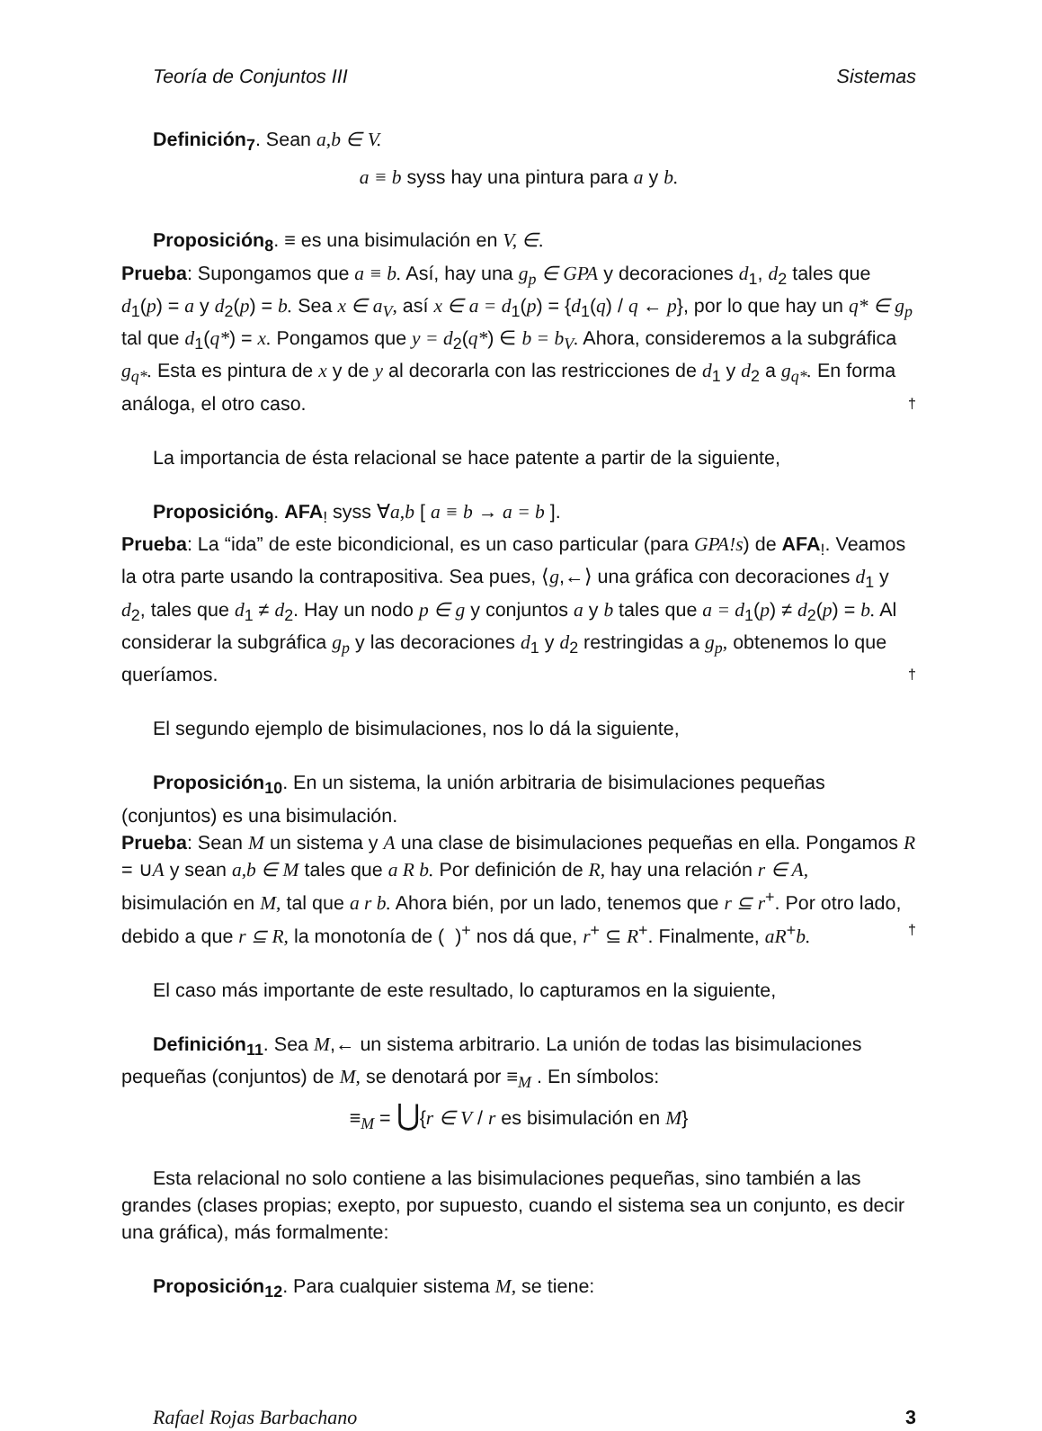Teoría de Conjuntos III Sistemas
Definición<sub>7</sub>. Sean a,b ∈ V.
a ≡ b syss hay una pintura para a y b.
Proposición<sub>8</sub>. ≡ es una bisimulación en V, ∈.
Prueba: Supongamos que a ≡ b. Así, hay una g<sub>p</sub> ∈ GPA y decoraciones d<sub>1</sub>, d<sub>2</sub> tales que d<sub>1</sub>(p) = a y d<sub>2</sub>(p) = b. Sea x ∈ a<sub>V</sub>, así x ∈ a = d<sub>1</sub>(p) = {d<sub>1</sub>(q) / q ← p}, por lo que hay un q* ∈ g<sub>p</sub> tal que d<sub>1</sub>(q*) = x. Pongamos que y = d<sub>2</sub>(q*) ∈ b = b<sub>V</sub>. Ahora, consideremos a la subgráfica g<sub>q*</sub>. Esta es pintura de x y de y al decorarla con las restricciones de d<sub>1</sub> y d<sub>2</sub> a g<sub>q*</sub>. En forma análoga, el otro caso. †
La importancia de ésta relacional se hace patente a partir de la siguiente,
Proposición<sub>9</sub>. AFA<sub>!</sub> syss ∀a,b [ a ≡ b → a = b ].
Prueba: La “ida” de este bicondicional, es un caso particular (para GPA!s) de AFA<sub>!</sub>. Veamos la otra parte usando la contrapositiva. Sea pues, ⟨g,←⟩ una gráfica con decoraciones d<sub>1</sub> y d<sub>2</sub>, tales que d<sub>1</sub> ≠ d<sub>2</sub>. Hay un nodo p ∈ g y conjuntos a y b tales que a = d<sub>1</sub>(p) ≠ d<sub>2</sub>(p) = b. Al considerar la subgráfica g<sub>p</sub> y las decoraciones d<sub>1</sub> y d<sub>2</sub> restringidas a g<sub>p</sub>, obtenemos lo que queríamos. †
El segundo ejemplo de bisimulaciones, nos lo dá la siguiente,
Proposición<sub>10</sub>. En un sistema, la unión arbitraria de bisimulaciones pequeñas
(conjuntos) es una bisimulación.
Prueba: Sean M un sistema y A una clase de bisimulaciones pequeñas en ella. Pongamos R = ∪A y sean a,b ∈ M tales que a R b. Por definición de R, hay una relación r ∈ A, bisimulación en M, tal que a r b. Ahora bién, por un lado, tenemos que r ⊆ r<sup>+</sup>. Por otro lado, debido a que r ⊆ R, la monotonía de ( )<sup>+</sup> nos dá que, r<sup>+</sup> ⊆ R<sup>+</sup>. Finalmente, aR<sup>+</sup>b. †
El caso más importante de este resultado, lo capturamos en la siguiente,
Definición<sub>11</sub>. Sea M,← un sistema arbitrario. La unión de todas las bisimulaciones
pequeñas (conjuntos) de M, se denotará por ≡<sub>M</sub> . En símbolos:
≡<sub>M</sub> = ⋃{r ∈ V / r es bisimulación en M}
Esta relacional no solo contiene a las bisimulaciones pequeñas, sino también a las
grandes (clases propias; exepto, por supuesto, cuando el sistema sea un conjunto, es decir una gráfica), más formalmente:
Proposición<sub>12</sub>. Para cualquier sistema M, se tiene:
Rafael Rojas Barbachano 3